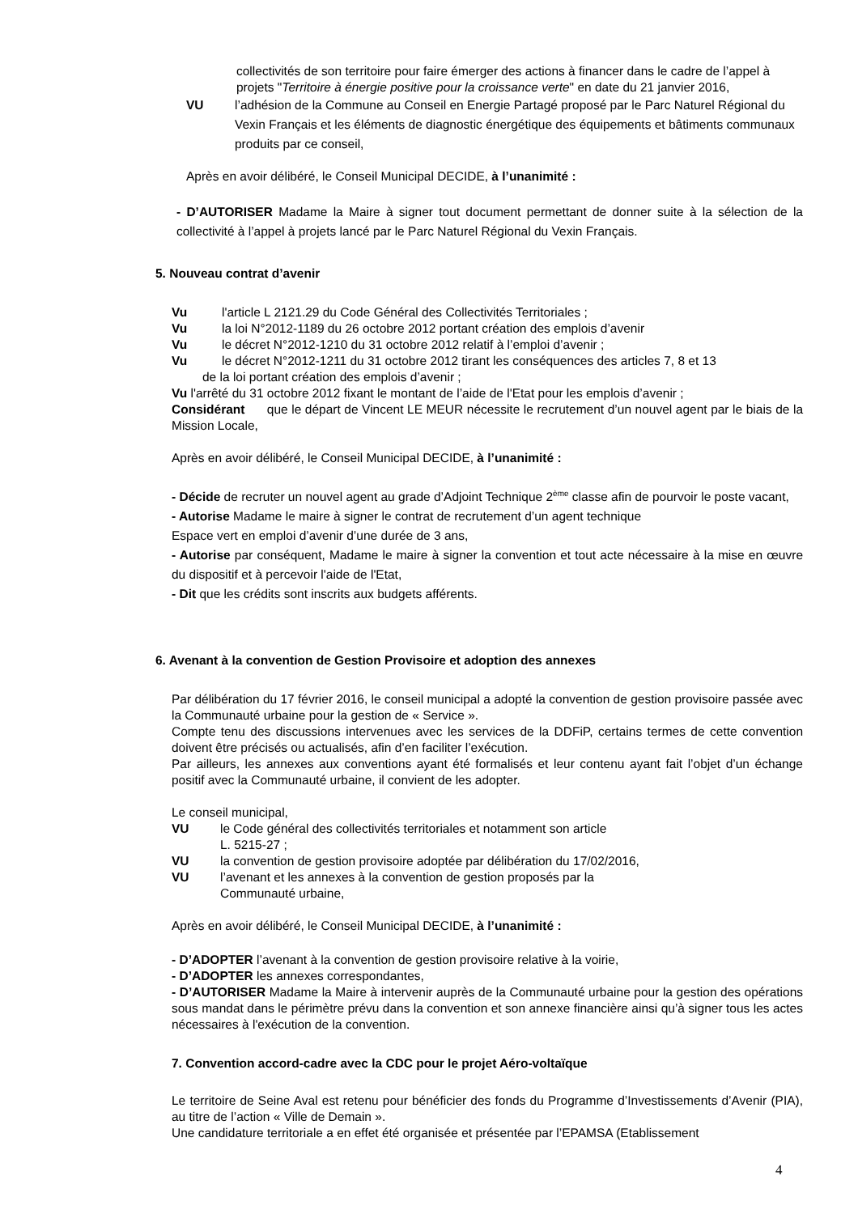collectivités de son territoire pour faire émerger des actions à financer dans le cadre de l’appel à projets "Territoire à énergie positive pour la croissance verte" en date du 21 janvier 2016,
VU l’adhésion de la Commune au Conseil en Energie Partagé proposé par le Parc Naturel Régional du Vexin Français et les éléments de diagnostic énergétique des équipements et bâtiments communaux produits par ce conseil,
Après en avoir délibéré, le Conseil Municipal DECIDE, à l’unanimité :
- D’AUTORISER Madame la Maire à signer tout document permettant de donner suite à la sélection de la collectivité à l’appel à projets lancé par le Parc Naturel Régional du Vexin Français.
5. Nouveau contrat d’avenir
Vu l'article L 2121.29 du Code Général des Collectivités Territoriales ;
Vu la loi N°2012-1189 du 26 octobre 2012 portant création des emplois d’avenir
Vu le décret N°2012-1210 du 31 octobre 2012 relatif à l’emploi d’avenir ;
Vu le décret N°2012-1211 du 31 octobre 2012 tirant les conséquences des articles 7, 8 et 13
de la loi portant création des emplois d’avenir ;
Vu l'arrêté du 31 octobre 2012 fixant le montant de l’aide de l'Etat pour les emplois d’avenir ;
Considérant que le départ de Vincent LE MEUR nécessite le recrutement d’un nouvel agent par le biais de la Mission Locale,
Après en avoir délibéré, le Conseil Municipal DECIDE, à l’unanimité :
- Décide de recruter un nouvel agent au grade d’Adjoint Technique 2<sup>ème</sup> classe afin de pourvoir le poste vacant,
- Autorise Madame le maire à signer le contrat de recrutement d’un agent technique
Espace vert en emploi d’avenir d’une durée de 3 ans,
- Autorise par conséquent, Madame le maire à signer la convention et tout acte nécessaire à la mise en œuvre du dispositif et à percevoir l'aide de l'Etat,
- Dit que les crédits sont inscrits aux budgets afférents.
6. Avenant à la convention de Gestion Provisoire et adoption des annexes
Par délibération du 17 février 2016, le conseil municipal a adopté la convention de gestion provisoire passée avec la Communauté urbaine pour la gestion de « Service ».
Compte tenu des discussions intervenues avec les services de la DDFiP, certains termes de cette convention doivent être précisés ou actualisés, afin d’en faciliter l’exécution.
Par ailleurs, les annexes aux conventions ayant été formalisés et leur contenu ayant fait l’objet d’un échange positif avec la Communauté urbaine, il convient de les adopter.
Le conseil municipal,
VU le Code général des collectivités territoriales et notamment son article
L. 5215-27 ;
VU la convention de gestion provisoire adoptée par délibération du 17/02/2016,
VU l’avenant et les annexes à la convention de gestion proposés par la
Communauté urbaine,
Après en avoir délibéré, le Conseil Municipal DECIDE, à l’unanimité :
- D’ADOPTER l’avenant à la convention de gestion provisoire relative à la voirie,
- D’ADOPTER les annexes correspondantes,
- D’AUTORISER Madame la Maire à intervenir auprès de la Communauté urbaine pour la gestion des opérations sous mandat dans le périmètre prévu dans la convention et son annexe financière ainsi qu’à signer tous les actes nécessaires à l'exécution de la convention.
7. Convention accord-cadre avec la CDC pour le projet Aéro-voltaïque
Le territoire de Seine Aval est retenu pour bénéficier des fonds du Programme d’Investissements d’Avenir (PIA), au titre de l’action « Ville de Demain ».
Une candidature territoriale a en effet été organisée et présentée par l’EPAMSA (Etablissement
4